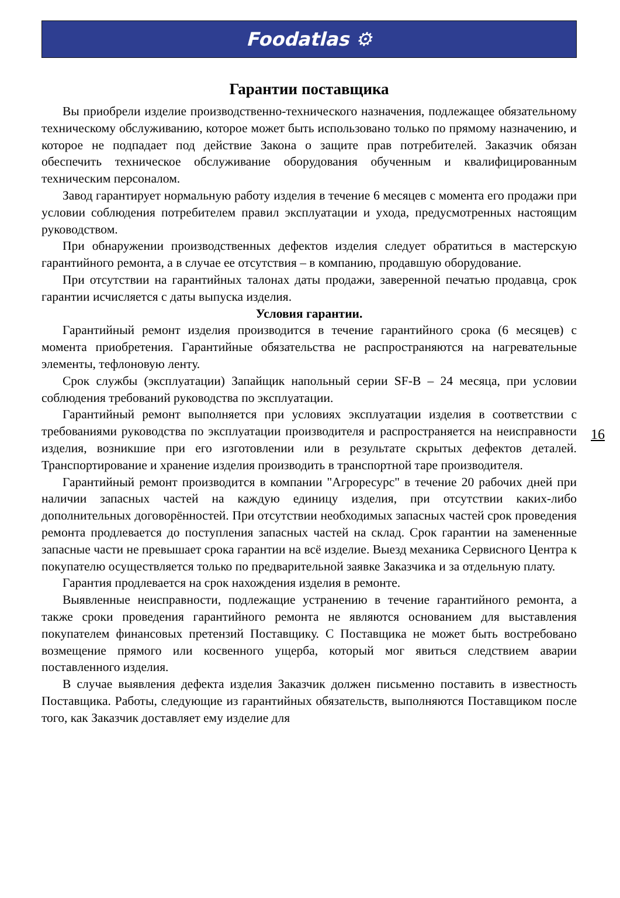Foodatlas ⚙
Гарантии поставщика
Вы приобрели изделие производственно-технического назначения, подлежащее обязательному техническому обслуживанию, которое может быть использовано только по прямому назначению, и которое не подпадает под действие Закона о защите прав потребителей. Заказчик обязан обеспечить техническое обслуживание оборудования обученным и квалифицированным техническим персоналом.
Завод гарантирует нормальную работу изделия в течение 6 месяцев с момента его продажи при условии соблюдения потребителем правил эксплуатации и ухода, предусмотренных настоящим руководством.
При обнаружении производственных дефектов изделия следует обратиться в мастерскую гарантийного ремонта, а в случае ее отсутствия – в компанию, продавшую оборудование.
При отсутствии на гарантийных талонах даты продажи, заверенной печатью продавца, срок гарантии исчисляется с даты выпуска изделия.
Условия гарантии.
Гарантийный ремонт изделия производится в течение гарантийного срока (6 месяцев) с момента приобретения. Гарантийные обязательства не распространяются на нагревательные элементы, тефлоновую ленту.
Срок службы (эксплуатации) Запайщик напольный серии SF-B – 24 месяца, при условии соблюдения требований руководства по эксплуатации.
Гарантийный ремонт выполняется при условиях эксплуатации изделия в соответствии с требованиями руководства по эксплуатации производителя и распространяется на неисправности изделия, возникшие при его изготовлении или в результате скрытых дефектов деталей. Транспортирование и хранение изделия производить в транспортной таре производителя.
Гарантийный ремонт производится в компании "Агроресурс" в течение 20 рабочих дней при наличии запасных частей на каждую единицу изделия, при отсутствии каких-либо дополнительных договорённостей. При отсутствии необходимых запасных частей срок проведения ремонта продлевается до поступления запасных частей на склад. Срок гарантии на замененные запасные части не превышает срока гарантии на всё изделие. Выезд механика Сервисного Центра к покупателю осуществляется только по предварительной заявке Заказчика и за отдельную плату.
Гарантия продлевается на срок нахождения изделия в ремонте.
Выявленные неисправности, подлежащие устранению в течение гарантийного ремонта, а также сроки проведения гарантийного ремонта не являются основанием для выставления покупателем финансовых претензий Поставщику. С Поставщика не может быть востребовано возмещение прямого или косвенного ущерба, который мог явиться следствием аварии поставленного изделия.
В случае выявления дефекта изделия Заказчик должен письменно поставить в известность Поставщика. Работы, следующие из гарантийных обязательств, выполняются Поставщиком после того, как Заказчик доставляет ему изделие для
16